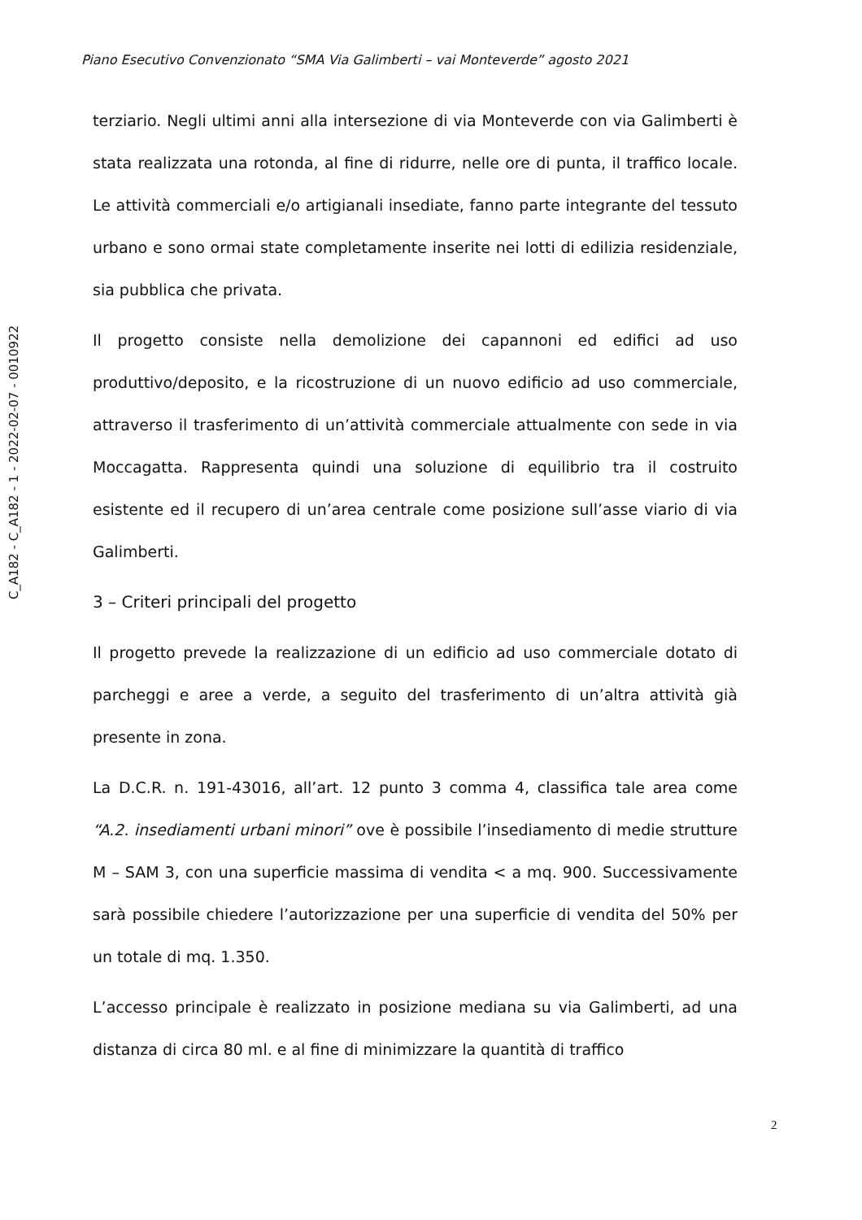Piano Esecutivo Convenzionato “SMA Via Galimberti – vai Monteverde” agosto 2021
C_A182 - C_A182 - 1 - 2022-02-07 - 0010922
terziario. Negli ultimi anni alla intersezione di via Monteverde con via Galimberti è stata realizzata una rotonda, al fine di ridurre, nelle ore di punta, il traffico locale. Le attività commerciali e/o artigianali insediate, fanno parte integrante del tessuto urbano e sono ormai state completamente inserite nei lotti di edilizia residenziale, sia pubblica che privata.
Il progetto consiste nella demolizione dei capannoni ed edifici ad uso produttivo/deposito, e la ricostruzione di un nuovo edificio ad uso commerciale, attraverso il trasferimento di un’attività commerciale attualmente con sede in via Moccagatta. Rappresenta quindi una soluzione di equilibrio tra il costruito esistente ed il recupero di un’area centrale come posizione sull’asse viario di via Galimberti.
3 – Criteri principali del progetto
Il progetto prevede la realizzazione di un edificio ad uso commerciale dotato di parcheggi e aree a verde, a seguito del trasferimento di un’altra attività già presente in zona.
La D.C.R. n. 191-43016, all’art. 12 punto 3 comma 4, classifica tale area come “A.2. insediamenti urbani minori” ove è possibile l’insediamento di medie strutture M – SAM 3, con una superficie massima di vendita < a mq. 900. Successivamente sarà possibile chiedere l’autorizzazione per una superficie di vendita del 50% per un totale di mq. 1.350.
L’accesso principale è realizzato in posizione mediana su via Galimberti, ad una distanza di circa 80 ml. e al fine di minimizzare la quantità di traffico
2